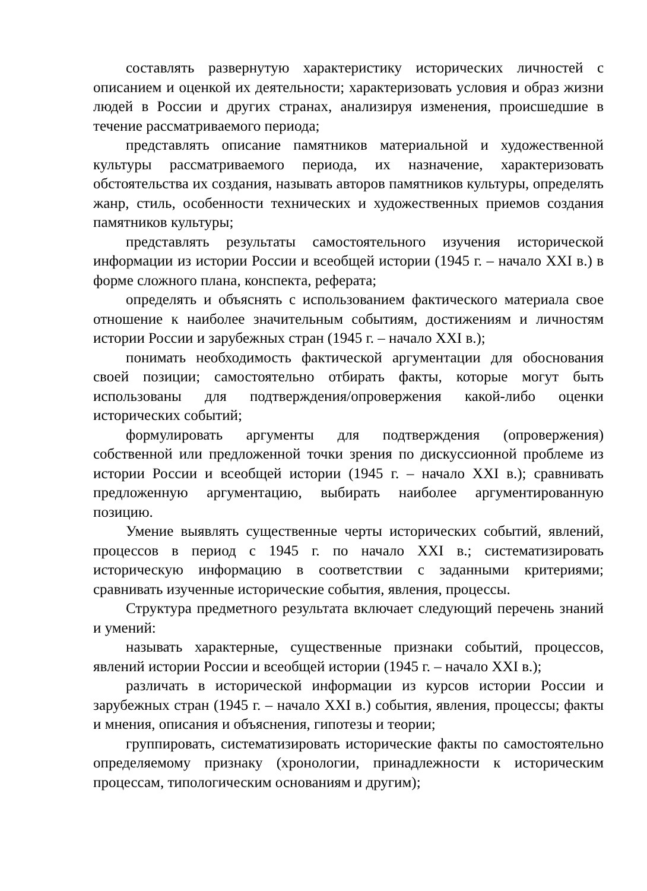составлять развернутую характеристику исторических личностей с описанием и оценкой их деятельности; характеризовать условия и образ жизни людей в России и других странах, анализируя изменения, происшедшие в течение рассматриваемого периода;
представлять описание памятников материальной и художественной культуры рассматриваемого периода, их назначение, характеризовать обстоятельства их создания, называть авторов памятников культуры, определять жанр, стиль, особенности технических и художественных приемов создания памятников культуры;
представлять результаты самостоятельного изучения исторической информации из истории России и всеобщей истории (1945 г. – начало XXI в.) в форме сложного плана, конспекта, реферата;
определять и объяснять с использованием фактического материала свое отношение к наиболее значительным событиям, достижениям и личностям истории России и зарубежных стран (1945 г. – начало XXI в.);
понимать необходимость фактической аргументации для обоснования своей позиции; самостоятельно отбирать факты, которые могут быть использованы для подтверждения/опровержения какой-либо оценки исторических событий;
формулировать аргументы для подтверждения (опровержения) собственной или предложенной точки зрения по дискуссионной проблеме из истории России и всеобщей истории (1945 г. – начало XXI в.); сравнивать предложенную аргументацию, выбирать наиболее аргументированную позицию.
Умение выявлять существенные черты исторических событий, явлений, процессов в период с 1945 г. по начало XXI в.; систематизировать историческую информацию в соответствии с заданными критериями; сравнивать изученные исторические события, явления, процессы.
Структура предметного результата включает следующий перечень знаний и умений:
называть характерные, существенные признаки событий, процессов, явлений истории России и всеобщей истории (1945 г. – начало XXI в.);
различать в исторической информации из курсов истории России и зарубежных стран (1945 г. – начало XXI в.) события, явления, процессы; факты и мнения, описания и объяснения, гипотезы и теории;
группировать, систематизировать исторические факты по самостоятельно определяемому признаку (хронологии, принадлежности к историческим процессам, типологическим основаниям и другим);